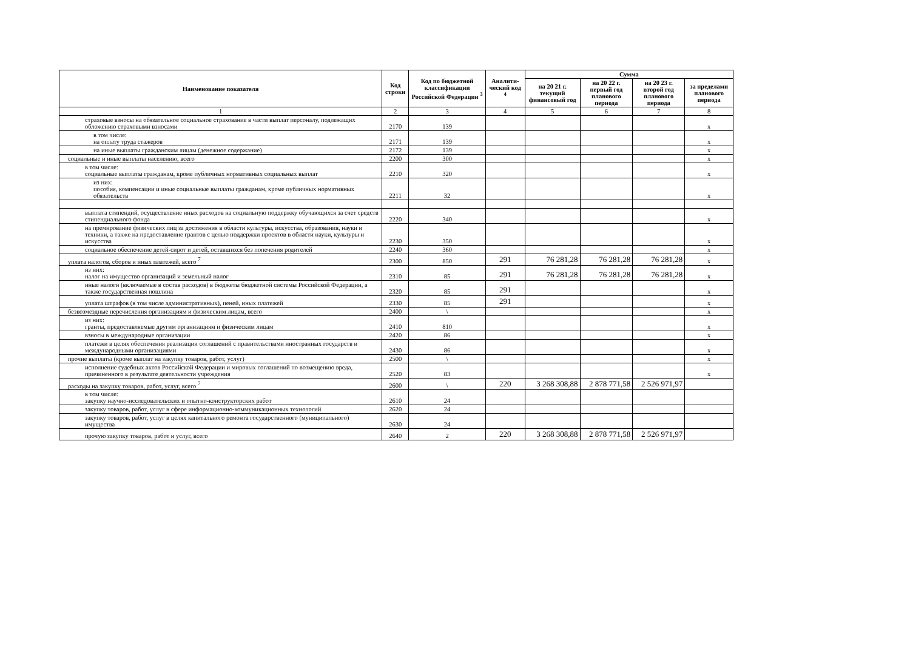| Наименование показателя | Код строки | Код по бюджетной классификации Российской Федерации <sup>3</sup> | Аналити-ческий код <sup>4</sup> | Сумма | | | |
| --- | --- | --- | --- | --- | --- | --- | --- |
| | | | | на 20 21 г. текущий финансовый год | на 20 22 г. первый год планового периода | на 20 23 г. второй год планового периода | за пределами планового периода |
| 1 | 2 | 3 | 4 | 5 | 6 | 7 | 8 |
| страховые взносы на обязательное социальное страхование в части выплат персоналу, подлежащих обложению страховыми взносами | 2170 | 139 | | | | | x |
| в том числе: на оплату труда стажеров | 2171 | 139 | | | | | x |
| на иные выплаты гражданским лицам (денежное содержание) | 2172 | 139 | | | | | x |
| социальные и иные выплаты населению, всего | 2200 | 300 | | | | | x |
| в том числе: социальные выплаты гражданам, кроме публичных нормативных социальных выплат | 2210 | 320 | | | | | x |
| из них: пособия, компенсации и иные социальные выплаты гражданам, кроме публичных нормативных обязательств | 2211 | 32 | | | | | x |
| выплата стипендий, осуществление иных расходов на социальную поддержку обучающихся за счет средств стипендиального фонда | 2220 | 340 | | | | | x |
| на премирование физических лиц за достижения в области культуры, искусства, образования, науки и техники, а также на предоставление грантов с целью поддержки проектов в области науки, культуры и искусства | 2230 | 350 | | | | | x |
| социальное обеспечение детей-сирот и детей, оставшихся без попечения родителей | 2240 | 360 | | | | | x |
| уплата налогов, сборов и иных платежей, всего <sup>7</sup> | 2300 | 850 | 291 | 76 281,28 | 76 281,28 | 76 281,28 | x |
| из них: налог на имущество организаций и земельный налог | 2310 | 85 | 291 | 76 281,28 | 76 281,28 | 76 281,28 | x |
| иные налоги (включаемые в состав расходов) в бюджеты бюджетной системы Российской Федерации, а также государственная пошлина | 2320 | 85 | 291 | | | | x |
| уплата штрафов (в том числе административных), пеней, иных платежей | 2330 | 85 | 291 | | | | x |
| безвозмездные перечисления организациям и физическим лицам, всего | 2400 | \ | | | | | x |
| из них: гранты, предоставляемые другим организациям и физическим лицам | 2410 | 810 | | | | | x |
| взносы в международные организации | 2420 | 86 | | | | | x |
| платежи в целях обеспечения реализации соглашений с правительствами иностранных государств и международными организациями | 2430 | 86 | | | | | x |
| прочие выплаты (кроме выплат на закупку товаров, работ, услуг) | 2500 | \ | | | | | x |
| исполнение судебных актов Российской Федерации и мировых соглашений по возмещению вреда, причиненного в результате деятельности учреждения | 2520 | 83 | | | | | x |
| расходы на закупку товаров, работ, услуг, всего <sup>7</sup> | 2600 | \ | 220 | 3 268 308,88 | 2 878 771,58 | 2 526 971,97 | |
| в том числе: закупку научно-исследовательских и опытно-конструкторских работ | 2610 | 24 | | | | | |
| закупку товаров, работ, услуг в сфере информационно-коммуникационных технологий | 2620 | 24 | | | | | |
| закупку товаров, работ, услуг в целях капитального ремонта государственного (муниципального) имущества | 2630 | 24 | | | | | |
| прочую закупку товаров, работ и услуг, всего | 2640 | 2 | 220 | 3 268 308,88 | 2 878 771,58 | 2 526 971,97 | |